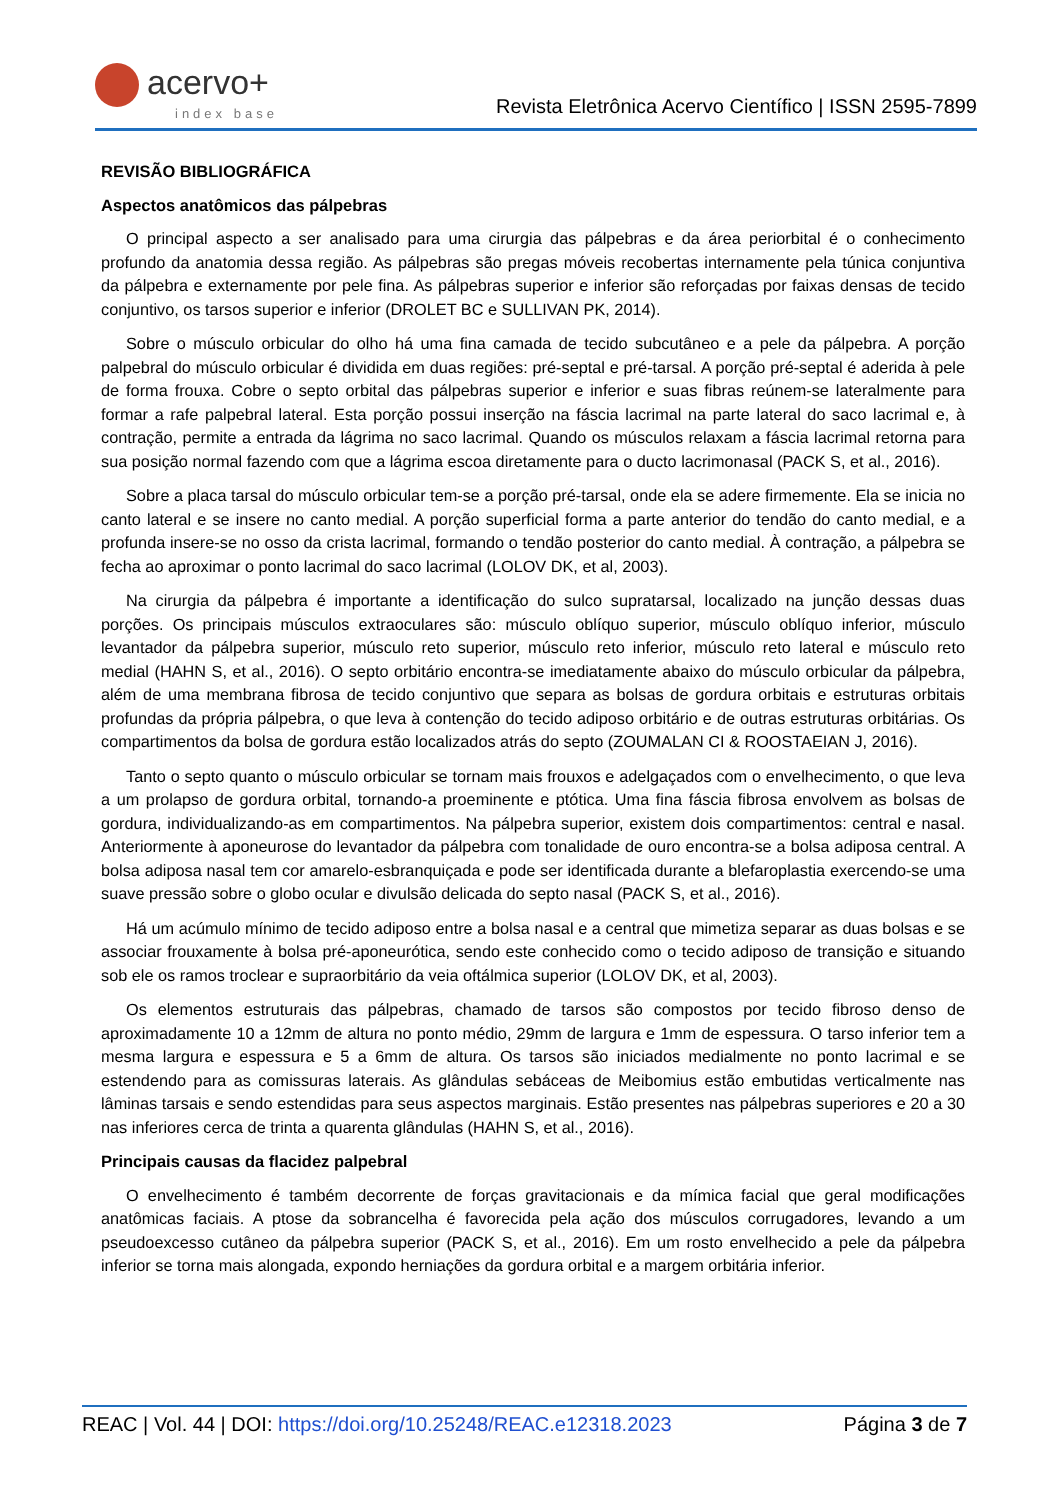acervo+
index base
Revista Eletrônica Acervo Científico | ISSN 2595-7899
REVISÃO BIBLIOGRÁFICA
Aspectos anatômicos das pálpebras
O principal aspecto a ser analisado para uma cirurgia das pálpebras e da área periorbital é o conhecimento profundo da anatomia dessa região. As pálpebras são pregas móveis recobertas internamente pela túnica conjuntiva da pálpebra e externamente por pele fina. As pálpebras superior e inferior são reforçadas por faixas densas de tecido conjuntivo, os tarsos superior e inferior (DROLET BC e SULLIVAN PK, 2014).
Sobre o músculo orbicular do olho há uma fina camada de tecido subcutâneo e a pele da pálpebra. A porção palpebral do músculo orbicular é dividida em duas regiões: pré-septal e pré-tarsal. A porção pré-septal é aderida à pele de forma frouxa. Cobre o septo orbital das pálpebras superior e inferior e suas fibras reúnem-se lateralmente para formar a rafe palpebral lateral. Esta porção possui inserção na fáscia lacrimal na parte lateral do saco lacrimal e, à contração, permite a entrada da lágrima no saco lacrimal. Quando os músculos relaxam a fáscia lacrimal retorna para sua posição normal fazendo com que a lágrima escoa diretamente para o ducto lacrimonasal (PACK S, et al., 2016).
Sobre a placa tarsal do músculo orbicular tem-se a porção pré-tarsal, onde ela se adere firmemente. Ela se inicia no canto lateral e se insere no canto medial. A porção superficial forma a parte anterior do tendão do canto medial, e a profunda insere-se no osso da crista lacrimal, formando o tendão posterior do canto medial. À contração, a pálpebra se fecha ao aproximar o ponto lacrimal do saco lacrimal (LOLOV DK, et al, 2003).
Na cirurgia da pálpebra é importante a identificação do sulco supratarsal, localizado na junção dessas duas porções. Os principais músculos extraoculares são: músculo oblíquo superior, músculo oblíquo inferior, músculo levantador da pálpebra superior, músculo reto superior, músculo reto inferior, músculo reto lateral e músculo reto medial (HAHN S, et al., 2016). O septo orbitário encontra-se imediatamente abaixo do músculo orbicular da pálpebra, além de uma membrana fibrosa de tecido conjuntivo que separa as bolsas de gordura orbitais e estruturas orbitais profundas da própria pálpebra, o que leva à contenção do tecido adiposo orbitário e de outras estruturas orbitárias. Os compartimentos da bolsa de gordura estão localizados atrás do septo (ZOUMALAN CI & ROOSTAEIAN J, 2016).
Tanto o septo quanto o músculo orbicular se tornam mais frouxos e adelgaçados com o envelhecimento, o que leva a um prolapso de gordura orbital, tornando-a proeminente e ptótica. Uma fina fáscia fibrosa envolvem as bolsas de gordura, individualizando-as em compartimentos. Na pálpebra superior, existem dois compartimentos: central e nasal. Anteriormente à aponeurose do levantador da pálpebra com tonalidade de ouro encontra-se a bolsa adiposa central. A bolsa adiposa nasal tem cor amarelo-esbranquiçada e pode ser identificada durante a blefaroplastia exercendo-se uma suave pressão sobre o globo ocular e divulsão delicada do septo nasal (PACK S, et al., 2016).
Há um acúmulo mínimo de tecido adiposo entre a bolsa nasal e a central que mimetiza separar as duas bolsas e se associar frouxamente à bolsa pré-aponeurótica, sendo este conhecido como o tecido adiposo de transição e situando sob ele os ramos troclear e supraorbitário da veia oftálmica superior (LOLOV DK, et al, 2003).
Os elementos estruturais das pálpebras, chamado de tarsos são compostos por tecido fibroso denso de aproximadamente 10 a 12mm de altura no ponto médio, 29mm de largura e 1mm de espessura. O tarso inferior tem a mesma largura e espessura e 5 a 6mm de altura. Os tarsos são iniciados medialmente no ponto lacrimal e se estendendo para as comissuras laterais. As glândulas sebáceas de Meibomius estão embutidas verticalmente nas lâminas tarsais e sendo estendidas para seus aspectos marginais. Estão presentes nas pálpebras superiores e 20 a 30 nas inferiores cerca de trinta a quarenta glândulas (HAHN S, et al., 2016).
Principais causas da flacidez palpebral
O envelhecimento é também decorrente de forças gravitacionais e da mímica facial que geral modificações anatômicas faciais. A ptose da sobrancelha é favorecida pela ação dos músculos corrugadores, levando a um pseudoexcesso cutâneo da pálpebra superior (PACK S, et al., 2016). Em um rosto envelhecido a pele da pálpebra inferior se torna mais alongada, expondo herniações da gordura orbital e a margem orbitária inferior.
REAC | Vol. 44 | DOI: https://doi.org/10.25248/REAC.e12318.2023 Página 3 de 7